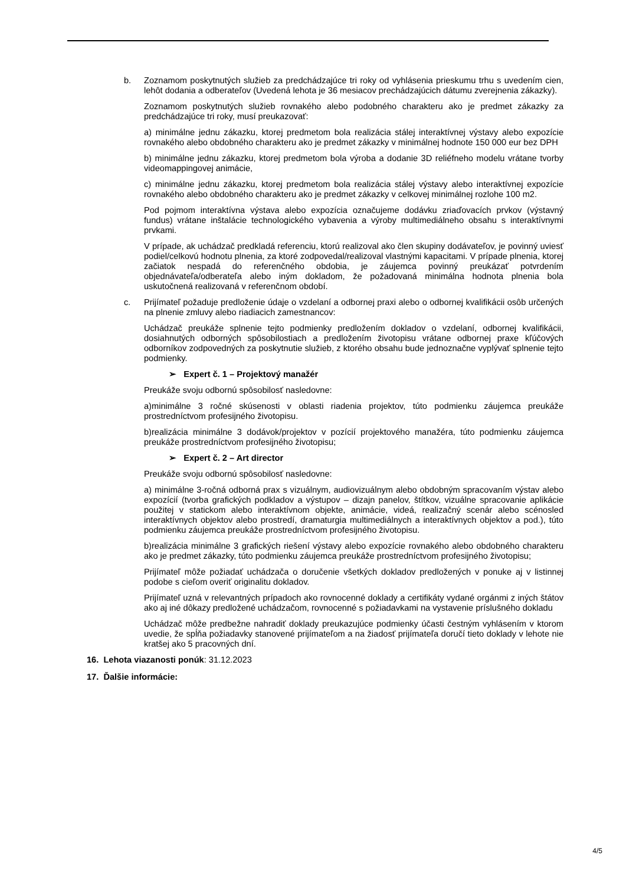b. Zoznamom poskytnutých služieb za predchádzajúce tri roky od vyhlásenia prieskumu trhu s uvedením cien, lehôt dodania a odberateľov (Uvedená lehota je 36 mesiacov prechádzajúcich dátumu zverejnenia zákazky).
Zoznamom poskytnutých služieb rovnakého alebo podobného charakteru ako je predmet zákazky za predchádzajúce tri roky, musí preukazovať:
a) minimálne jednu zákazku, ktorej predmetom bola realizácia stálej interaktívnej výstavy alebo expozície rovnakého alebo obdobného charakteru ako je predmet zákazky v minimálnej hodnote 150 000 eur bez DPH
b) minimálne jednu zákazku, ktorej predmetom bola výroba a dodanie 3D reliéfneho modelu vrátane tvorby videomappingovej animácie,
c) minimálne jednu zákazku, ktorej predmetom bola realizácia stálej výstavy alebo interaktívnej expozície rovnakého alebo obdobného charakteru ako je predmet zákazky v celkovej minimálnej rozlohe 100 m2.
Pod pojmom interaktívna výstava alebo expozícia označujeme dodávku zriaďovacích prvkov (výstavný fundus) vrátane inštalácie technologického vybavenia a výroby multimediálneho obsahu s interaktívnymi prvkami.
V prípade, ak uchádzač predkladá referenciu, ktorú realizoval ako člen skupiny dodávateľov, je povinný uviesť podiel/celkovú hodnotu plnenia, za ktoré zodpovedal/realizoval vlastnými kapacitami. V prípade plnenia, ktorej začiatok nespadá do referenčného obdobia, je záujemca povinný preukázať potvrdením objednávateľa/odberateľa alebo iným dokladom, že požadovaná minimálna hodnota plnenia bola uskutočnená realizovaná v referenčnom období.
c. Prijímateľ požaduje predloženie údaje o vzdelaní a odbornej praxi alebo o odbornej kvalifikácii osôb určených na plnenie zmluvy alebo riadiacich zamestnancov:
Uchádzač preukáže splnenie tejto podmienky predložením dokladov o vzdelaní, odbornej kvalifikácii, dosiahnutých odborných spôsobilostiach a predložením životopisu vrátane odbornej praxe kľúčových odborníkov zodpovedných za poskytnutie služieb, z ktorého obsahu bude jednoznačne vyplývať splnenie tejto podmienky.
➢ Expert č. 1 – Projektový manažér
Preukáže svoju odbornú spôsobilosť nasledovne:
a)minimálne 3 ročné skúsenosti v oblasti riadenia projektov, túto podmienku záujemca preukáže prostredníctvom profesijného životopisu.
b)realizácia minimálne 3 dodávok/projektov v pozícií projektového manažéra, túto podmienku záujemca preukáže prostredníctvom profesijného životopisu;
➢ Expert č. 2 – Art director
Preukáže svoju odbornú spôsobilosť nasledovne:
a) minimálne 3-ročná odborná prax s vizuálnym, audiovizuálnym alebo obdobným spracovaním výstav alebo expozícií (tvorba grafických podkladov a výstupov – dizajn panelov, štítkov, vizuálne spracovanie aplikácie použitej v statickom alebo interaktívnom objekte, animácie, videá, realizačný scenár alebo scénosled interaktívnych objektov alebo prostredí, dramaturgia multimediálnych a interaktívnych objektov a pod.), túto podmienku záujemca preukáže prostredníctvom profesijného životopisu.
b)realizácia minimálne 3 grafických riešení výstavy alebo expozície rovnakého alebo obdobného charakteru ako je predmet zákazky, túto podmienku záujemca preukáže prostredníctvom profesijného životopisu;
Prijímateľ môže požiadať uchádzača o doručenie všetkých dokladov predložených v ponuke aj v listinnej podobe s cieľom overiť originalitu dokladov.
Prijímateľ uzná v relevantných prípadoch ako rovnocenné doklady a certifikáty vydané orgánmi z iných štátov ako aj iné dôkazy predložené uchádzačom, rovnocenné s požiadavkami na vystavenie príslušného dokladu
Uchádzač môže predbežne nahradiť doklady preukazujúce podmienky účasti čestným vyhlásením v ktorom uvedie, že spĺňa požiadavky stanovené prijímateľom a na žiadosť prijímateľa doručí tieto doklady v lehote nie kratšej ako 5 pracovných dní.
16. Lehota viazanosti ponúk: 31.12.2023
17. Ďalšie informácie:
4/5